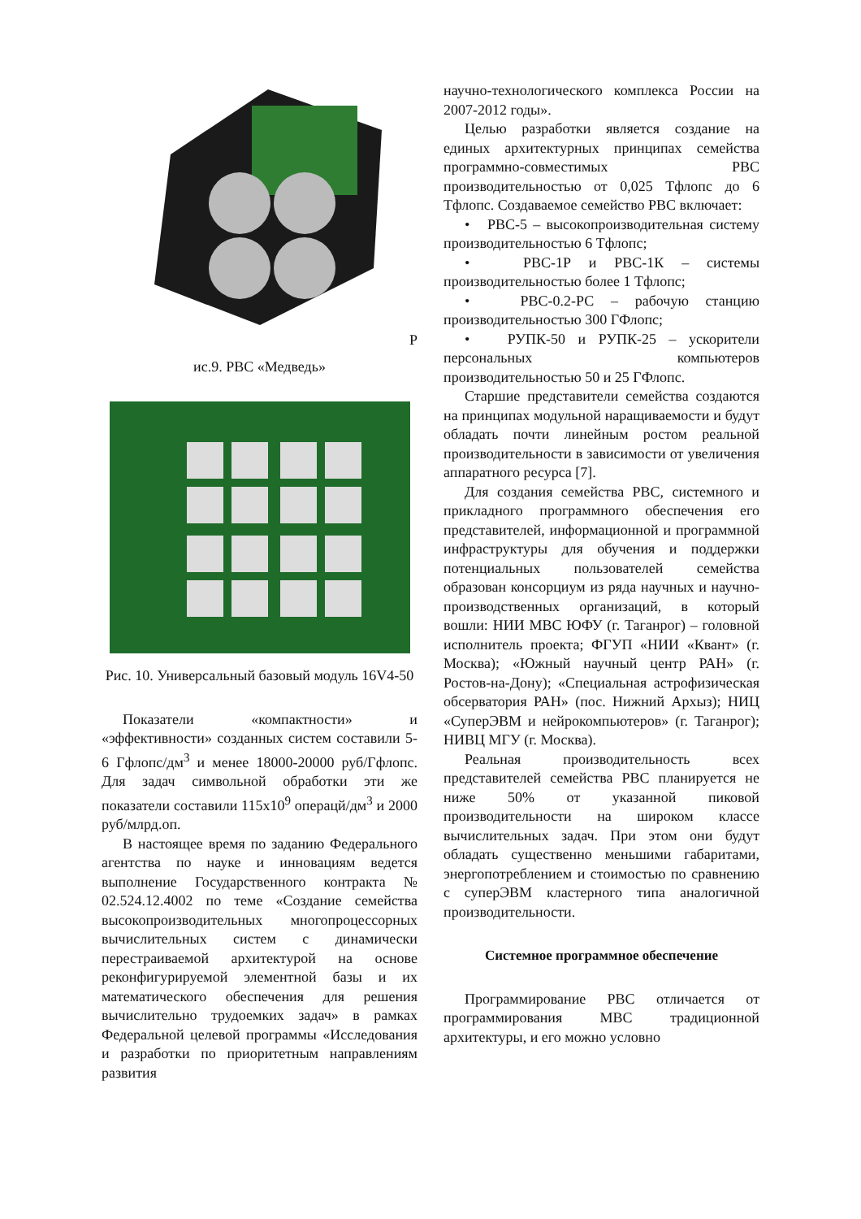Р
ис.9. РВС «Медведь»
Рис. 10. Универсальный базовый модуль 16V4-50
Показатели «компактности» и «эффективности» созданных систем составили 5-6 Гфлопс/дм<sup>3</sup> и менее 18000-20000 руб/Гфлопс. Для задач символьной обработки эти же показатели составили 115x10<sup>9</sup> операцй/дм<sup>3</sup> и 2000 руб/млрд.оп.
В настоящее время по заданию Федерального агентства по науке и инновациям ведется выполнение Государственного контракта № 02.524.12.4002 по теме «Создание семейства высокопроизводительных многопроцессорных вычислительных систем с динамически перестраиваемой архитектурой на основе реконфигурируемой элементной базы и их математического обеспечения для решения вычислительно трудоемких задач» в рамках Федеральной целевой программы «Исследования и разработки по приоритетным направлениям развития
научно-технологического комплекса России на 2007-2012 годы».
Целью разработки является создание на единых архитектурных принципах семейства программно-совместимых РВС производительностью от 0,025 Тфлопс до 6 Тфлопс. Создаваемое семейство РВС включает:
• РВС-5 – высокопроизводительная систему производительностью 6 Тфлопс;
• РВС-1Р и РВС-1К – системы производительностью более 1 Тфлопс;
• РВС-0.2-РС – рабочую станцию производительностью 300 ГФлопс;
• РУПК-50 и РУПК-25 – ускорители персональных компьютеров производительностью 50 и 25 ГФлопс.
Старшие представители семейства создаются на принципах модульной наращиваемости и будут обладать почти линейным ростом реальной производительности в зависимости от увеличения аппаратного ресурса [7].
Для создания семейства РВС, системного и прикладного программного обеспечения его представителей, информационной и программной инфраструктуры для обучения и поддержки потенциальных пользователей семейства образован консорциум из ряда научных и научно-производственных организаций, в который вошли: НИИ МВС ЮФУ (г. Таганрог) – головной исполнитель проекта; ФГУП «НИИ «Квант» (г. Москва); «Южный научный центр РАН» (г. Ростов-на-Дону); «Специальная астрофизическая обсерватория РАН» (пос. Нижний Архыз); НИЦ «СуперЭВМ и нейрокомпьютеров» (г. Таганрог); НИВЦ МГУ (г. Москва).
Реальная производительность всех представителей семейства РВС планируется не ниже 50% от указанной пиковой производительности на широком классе вычислительных задач. При этом они будут обладать существенно меньшими габаритами, энергопотреблением и стоимостью по сравнению с суперЭВМ кластерного типа аналогичной производительности.
Системное программное обеспечение
Программирование РВС отличается от программирования МВС традиционной архитектуры, и его можно условно